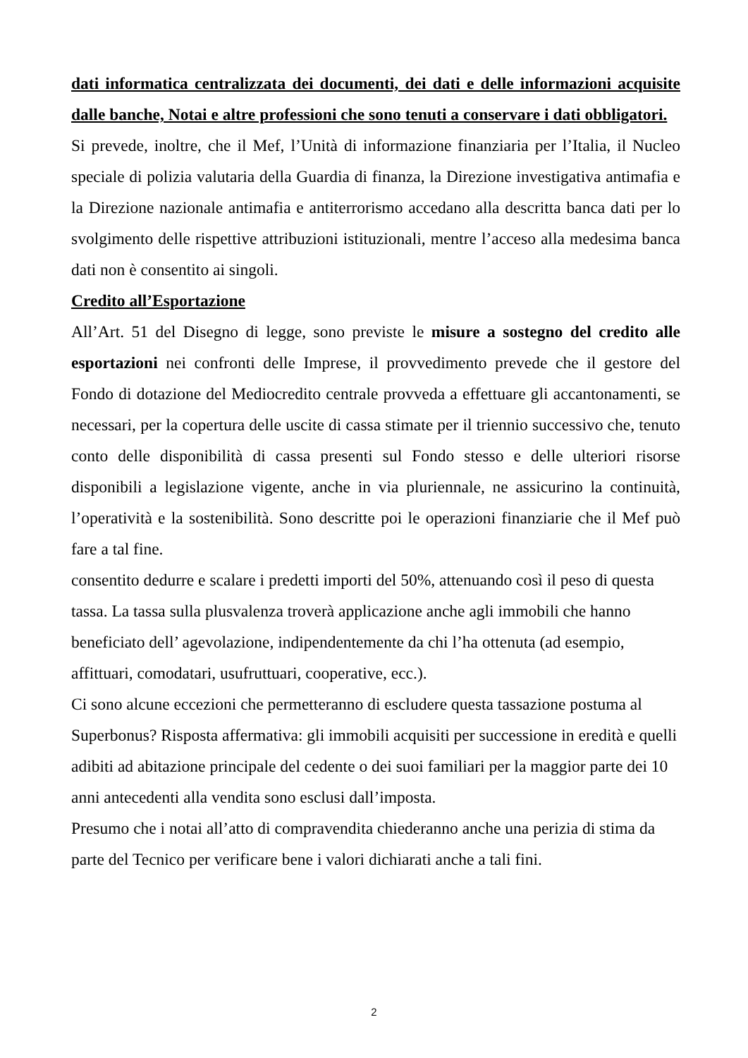dati informatica centralizzata dei documenti, dei dati e delle informazioni acquisite dalle banche, Notai e altre professioni che sono tenuti a conservare i dati obbligatori.
Si prevede, inoltre, che il Mef, l’Unità di informazione finanziaria per l’Italia, il Nucleo speciale di polizia valutaria della Guardia di finanza, la Direzione investigativa antimafia e la Direzione nazionale antimafia e antiterrorismo accedano alla descritta banca dati per lo svolgimento delle rispettive attribuzioni istituzionali, mentre l’acceso alla medesima banca dati non è consentito ai singoli.
Credito all’Esportazione
All’Art. 51 del Disegno di legge, sono previste le misure a sostegno del credito alle esportazioni nei confronti delle Imprese, il provvedimento prevede che il gestore del Fondo di dotazione del Mediocredito centrale provveda a effettuare gli accantonamenti, se necessari, per la copertura delle uscite di cassa stimate per il triennio successivo che, tenuto conto delle disponibilità di cassa presenti sul Fondo stesso e delle ulteriori risorse disponibili a legislazione vigente, anche in via pluriennale, ne assicurino la continuità, l’operatività e la sostenibilità. Sono descritte poi le operazioni finanziarie che il Mef può fare a tal fine.
consentito dedurre e scalare i predetti importi del 50%, attenuando così il peso di questa tassa. La tassa sulla plusvalenza troverà applicazione anche agli immobili che hanno beneficiato dell’ agevolazione, indipendentemente da chi l’ha ottenuta (ad esempio, affittuari, comodatari, usufruttuari, cooperative, ecc.).
Ci sono alcune eccezioni che permetteranno di escludere questa tassazione postuma al Superbonus? Risposta affermativa: gli immobili acquisiti per successione in eredità e quelli adibiti ad abitazione principale del cedente o dei suoi familiari per la maggior parte dei 10 anni antecedenti alla vendita sono esclusi dall’imposta.
Presumo che i notai all’atto di compravendita chiederanno anche una perizia di stima da parte del Tecnico per verificare bene i valori dichiarati anche a tali fini.
2